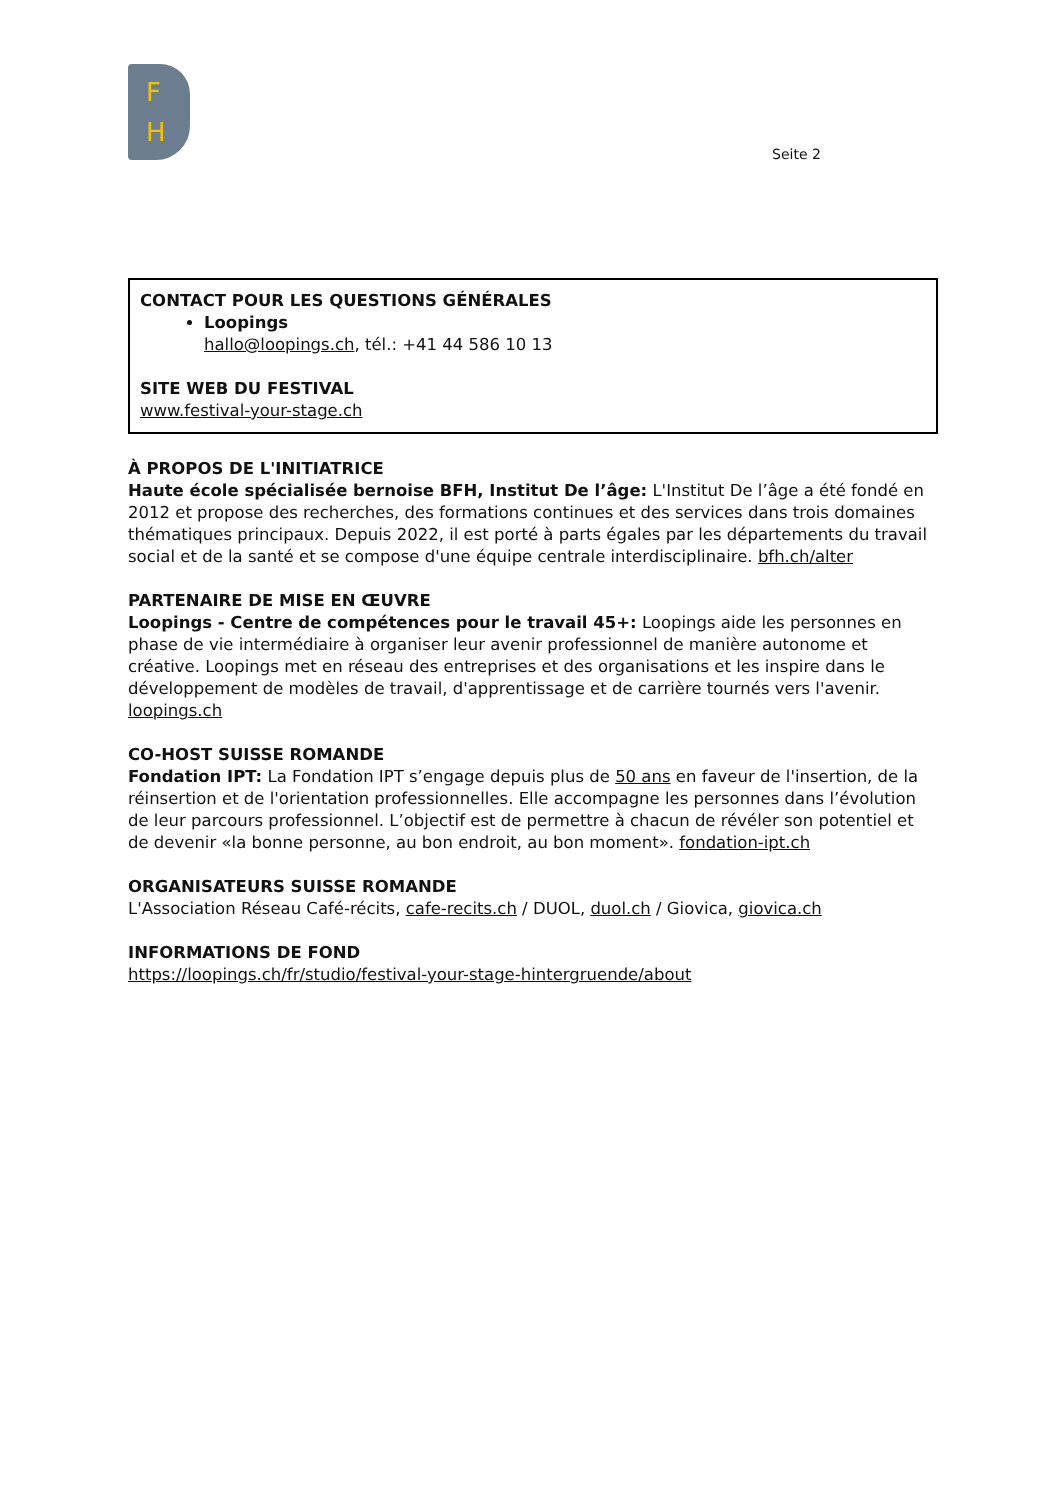F
H
Seite 2
CONTACT POUR LES QUESTIONS GÉNÉRALES
Loopings
hallo@loopings.ch, tél.: +41 44 586 10 13
SITE WEB DU FESTIVAL
www.festival-your-stage.ch
À PROPOS DE L'INITIATRICE
Haute école spécialisée bernoise BFH, Institut De l’âge: L'Institut De l’âge a été fondé en 2012 et propose des recherches, des formations continues et des services dans trois domaines thématiques principaux. Depuis 2022, il est porté à parts égales par les départements du travail social et de la santé et se compose d'une équipe centrale interdisciplinaire. bfh.ch/alter
PARTENAIRE DE MISE EN ŒUVRE
Loopings - Centre de compétences pour le travail 45+: Loopings aide les personnes en phase de vie intermédiaire à organiser leur avenir professionnel de manière autonome et créative. Loopings met en réseau des entreprises et des organisations et les inspire dans le développement de modèles de travail, d'apprentissage et de carrière tournés vers l'avenir. loopings.ch
CO-HOST SUISSE ROMANDE
Fondation IPT: La Fondation IPT s’engage depuis plus de 50 ans en faveur de l'insertion, de la réinsertion et de l'orientation professionnelles. Elle accompagne les personnes dans l’évolution de leur parcours professionnel. L’objectif est de permettre à chacun de révéler son potentiel et de devenir «la bonne personne, au bon endroit, au bon moment». fondation-ipt.ch
ORGANISATEURS SUISSE ROMANDE
L'Association Réseau Café-récits, cafe-recits.ch / DUOL, duol.ch / Giovica, giovica.ch
INFORMATIONS DE FOND
https://loopings.ch/fr/studio/festival-your-stage-hintergruende/about